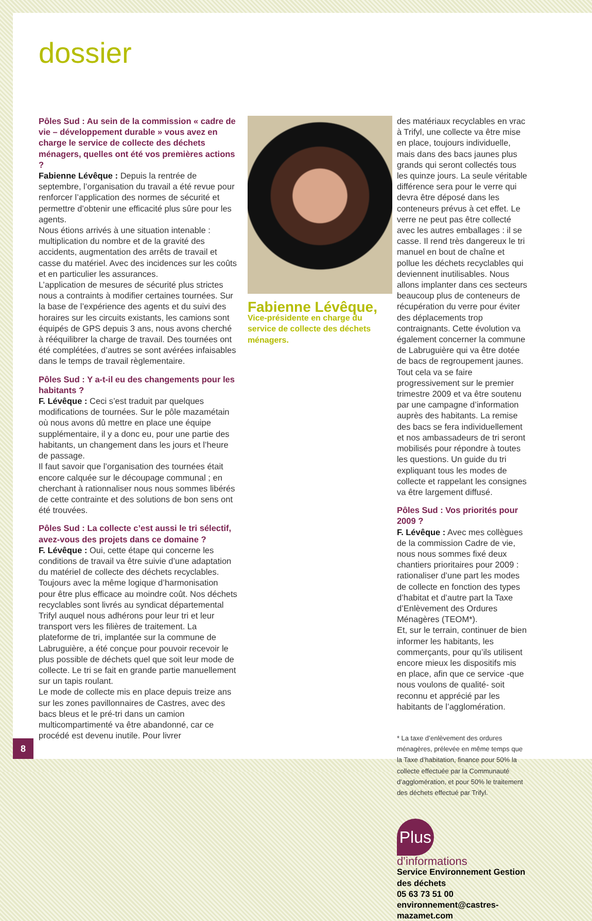dossier
Pôles Sud : Au sein de la commission « cadre de vie – développement durable » vous avez en charge le service de collecte des déchets ménagers, quelles ont été vos premières actions ?
Fabienne Lévêque : Depuis la rentrée de septembre, l’organisation du travail a été revue pour renforcer l’application des normes de sécurité et permettre d’obtenir une efficacité plus sûre pour les agents.
Nous étions arrivés à une situation intenable : multiplication du nombre et de la gravité des accidents, augmentation des arrêts de travail et casse du matériel. Avec des incidences sur les coûts et en particulier les assurances.
L’application de mesures de sécurité plus strictes nous a contraints à modifier certaines tournées. Sur la base de l’expérience des agents et du suivi des horaires sur les circuits existants, les camions sont équipés de GPS depuis 3 ans, nous avons cherché à rééquilibrer la charge de travail. Des tournées ont été complétées, d’autres se sont avérées infaisables dans le temps de travail règlementaire.
Pôles Sud : Y a-t-il eu des changements pour les habitants ?
F. Lévêque : Ceci s’est traduit par quelques modifications de tournées. Sur le pôle mazamétain où nous avons dû mettre en place une équipe supplémentaire, il y a donc eu, pour une partie des habitants, un changement dans les jours et l’heure de passage.
Il faut savoir que l’organisation des tournées était encore calquée sur le découpage communal ; en cherchant à rationnaliser nous nous sommes libérés de cette contrainte et des solutions de bon sens ont été trouvées.
Pôles Sud : La collecte c’est aussi le tri sélectif, avez-vous des projets dans ce domaine ?
F. Lévêque : Oui, cette étape qui concerne les conditions de travail va être suivie d’une adaptation du matériel de collecte des déchets recyclables. Toujours avec la même logique d’harmonisation pour être plus efficace au moindre coût. Nos déchets recyclables sont livrés au syndicat départemental Trifyl auquel nous adhérons pour leur tri et leur transport vers les filières de traitement. La plateforme de tri, implantée sur la commune de Labruguière, a été conçue pour pouvoir recevoir le plus possible de déchets quel que soit leur mode de collecte. Le tri se fait en grande partie manuellement sur un tapis roulant.
Le mode de collecte mis en place depuis treize ans sur les zones pavillonnaires de Castres, avec des bacs bleus et le pré-tri dans un camion multicompartimenté va être abandonné, car ce procédé est devenu inutile. Pour livrer
Fabienne Lévêque,
Vice-présidente en charge du service de collecte des déchets ménagers.
des matériaux recyclables en vrac à Trifyl, une collecte va être mise en place, toujours individuelle, mais dans des bacs jaunes plus grands qui seront collectés tous les quinze jours. La seule véritable différence sera pour le verre qui devra être déposé dans les conteneurs prévus à cet effet. Le verre ne peut pas être collecté avec les autres emballages : il se casse. Il rend très dangereux le tri manuel en bout de chaîne et pollue les déchets recyclables qui deviennent inutilisables. Nous allons implanter dans ces secteurs beaucoup plus de conteneurs de récupération du verre pour éviter des déplacements trop contraignants. Cette évolution va également concerner la commune de Labruguière qui va être dotée de bacs de regroupement jaunes. Tout cela va se faire progressivement sur le premier trimestre 2009 et va être soutenu par une campagne d’information auprès des habitants. La remise des bacs se fera individuellement et nos ambassadeurs de tri seront mobilisés pour répondre à toutes les questions. Un guide du tri expliquant tous les modes de collecte et rappelant les consignes va être largement diffusé.
Pôles Sud : Vos priorités pour 2009 ?
F. Lévêque : Avec mes collègues de la commission Cadre de vie, nous nous sommes fixé deux chantiers prioritaires pour 2009 : rationaliser d’une part les modes de collecte en fonction des types d’habitat et d’autre part la Taxe d’Enlèvement des Ordures Ménagères (TEOM*).
Et, sur le terrain, continuer de bien informer les habitants, les commerçants, pour qu’ils utilisent encore mieux les dispositifs mis en place, afin que ce service -que nous voulons de qualité- soit reconnu et apprécié par les habitants de l’agglomération.
* La taxe d’enlèvement des ordures ménagères, prélevée en même temps que la Taxe d’habitation, finance pour 50% la collecte effectuée par la Communauté d’agglomération, et pour 50% le traitement des déchets effectué par Trifyl.
Plus
d’informations
Service Environnement Gestion des déchets
05 63 73 51 00
environnement@castres-mazamet.com
8